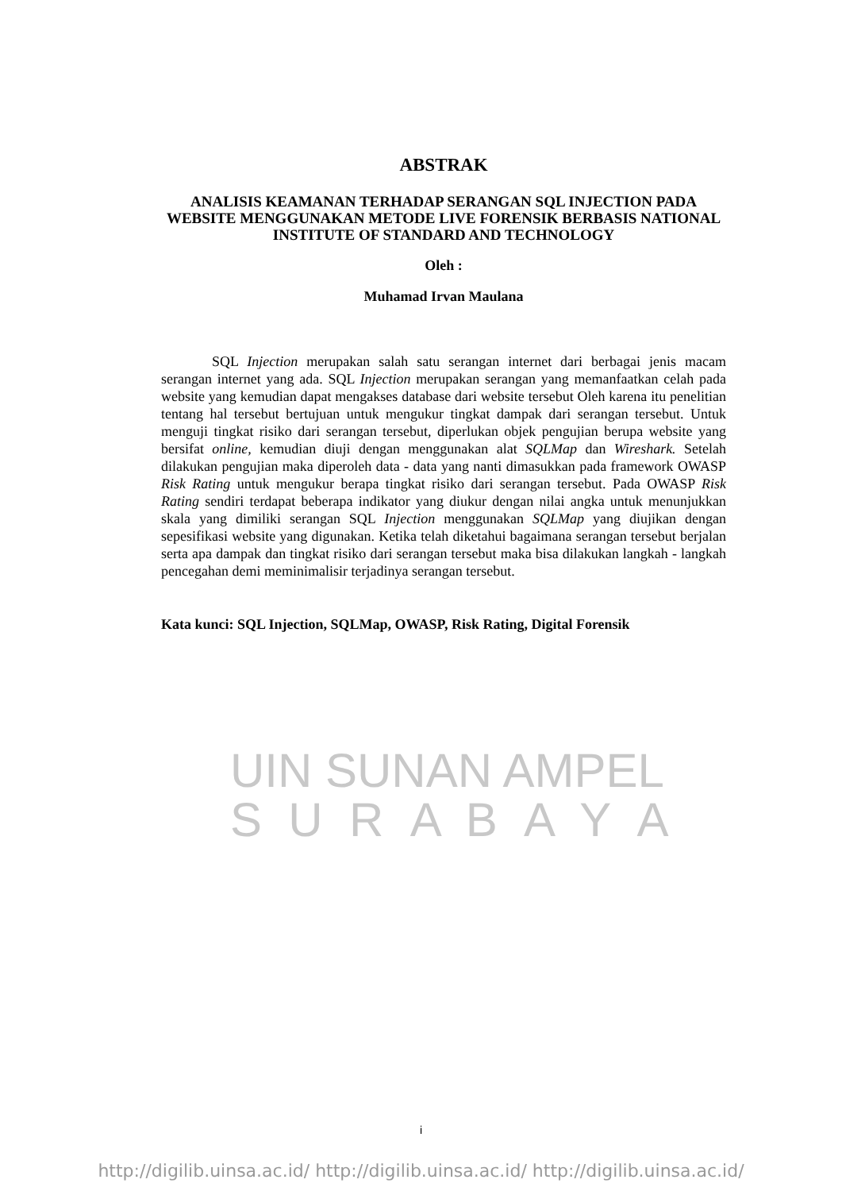ABSTRAK
ANALISIS KEAMANAN TERHADAP SERANGAN SQL INJECTION PADA WEBSITE MENGGUNAKAN METODE LIVE FORENSIK BERBASIS NATIONAL INSTITUTE OF STANDARD AND TECHNOLOGY
Oleh :
Muhamad Irvan Maulana
SQL Injection merupakan salah satu serangan internet dari berbagai jenis macam serangan internet yang ada. SQL Injection merupakan serangan yang memanfaatkan celah pada website yang kemudian dapat mengakses database dari website tersebut Oleh karena itu penelitian tentang hal tersebut bertujuan untuk mengukur tingkat dampak dari serangan tersebut. Untuk menguji tingkat risiko dari serangan tersebut, diperlukan objek pengujian berupa website yang bersifat online, kemudian diuji dengan menggunakan alat SQLMap dan Wireshark. Setelah dilakukan pengujian maka diperoleh data - data yang nanti dimasukkan pada framework OWASP Risk Rating untuk mengukur berapa tingkat risiko dari serangan tersebut. Pada OWASP Risk Rating sendiri terdapat beberapa indikator yang diukur dengan nilai angka untuk menunjukkan skala yang dimiliki serangan SQL Injection menggunakan SQLMap yang diujikan dengan sepesifikasi website yang digunakan. Ketika telah diketahui bagaimana serangan tersebut berjalan serta apa dampak dan tingkat risiko dari serangan tersebut maka bisa dilakukan langkah - langkah pencegahan demi meminimalisir terjadinya serangan tersebut.
Kata kunci: SQL Injection, SQLMap, OWASP, Risk Rating, Digital Forensik
UIN SUNAN AMPEL
S U R A B A Y A
i
http://digilib.uinsa.ac.id/ http://digilib.uinsa.ac.id/ http://digilib.uinsa.ac.id/